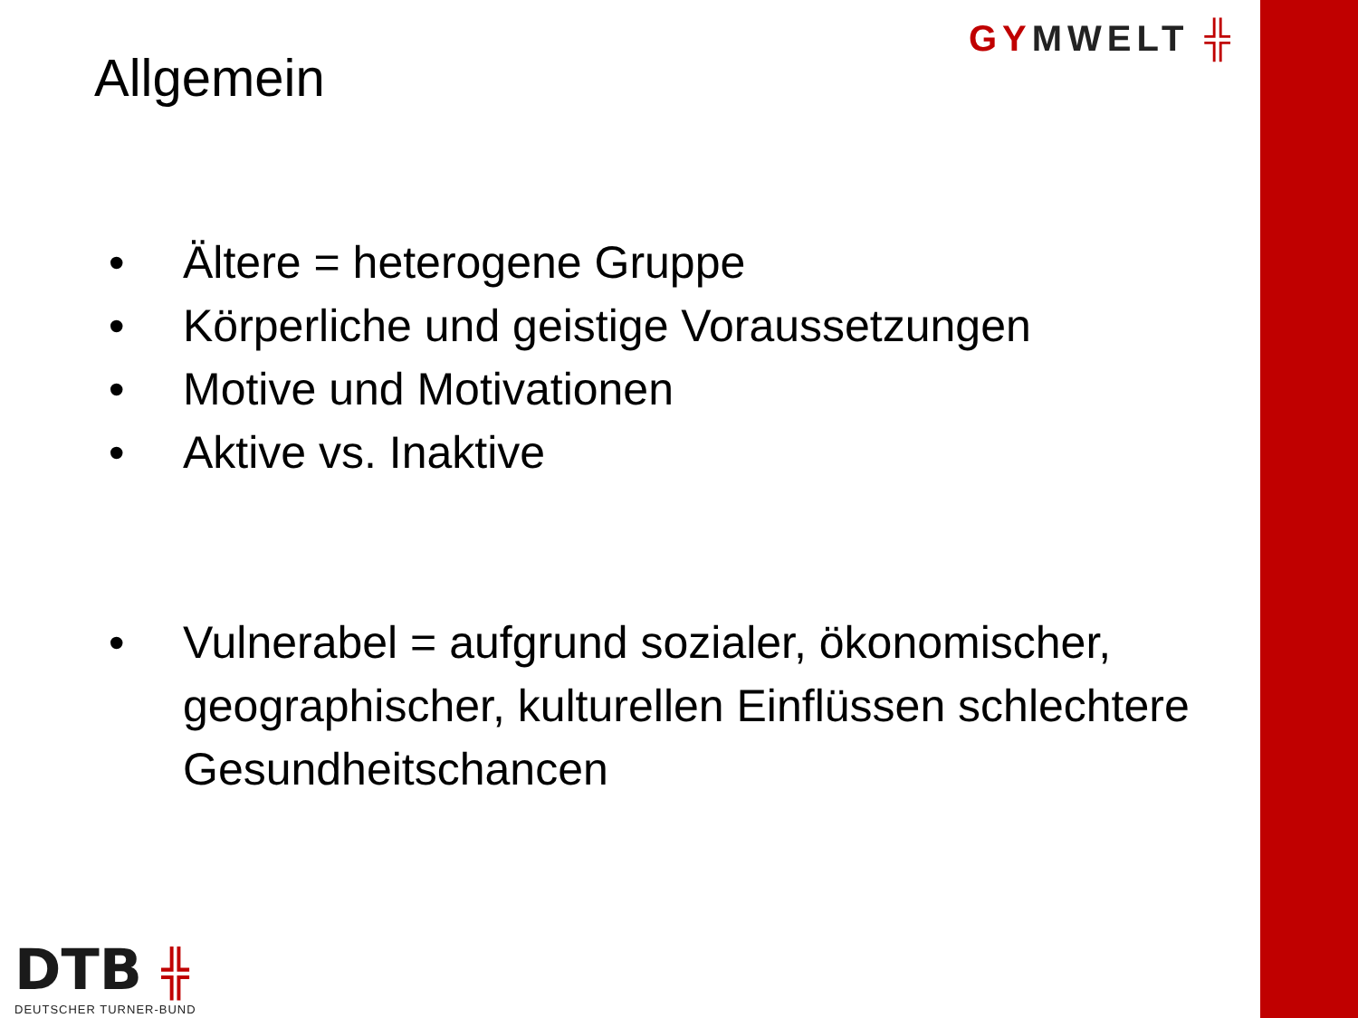GYMWELT ╬
Allgemein
• Ältere = heterogene Gruppe
• Körperliche und geistige Voraussetzungen
• Motive und Motivationen
• Aktive vs. Inaktive
• Vulnerabel = aufgrund sozialer, ökonomischer, geographischer, kulturellen Einflüssen schlechtere Gesundheitschancen
DTB ╬
DEUTSCHER TURNER-BUND